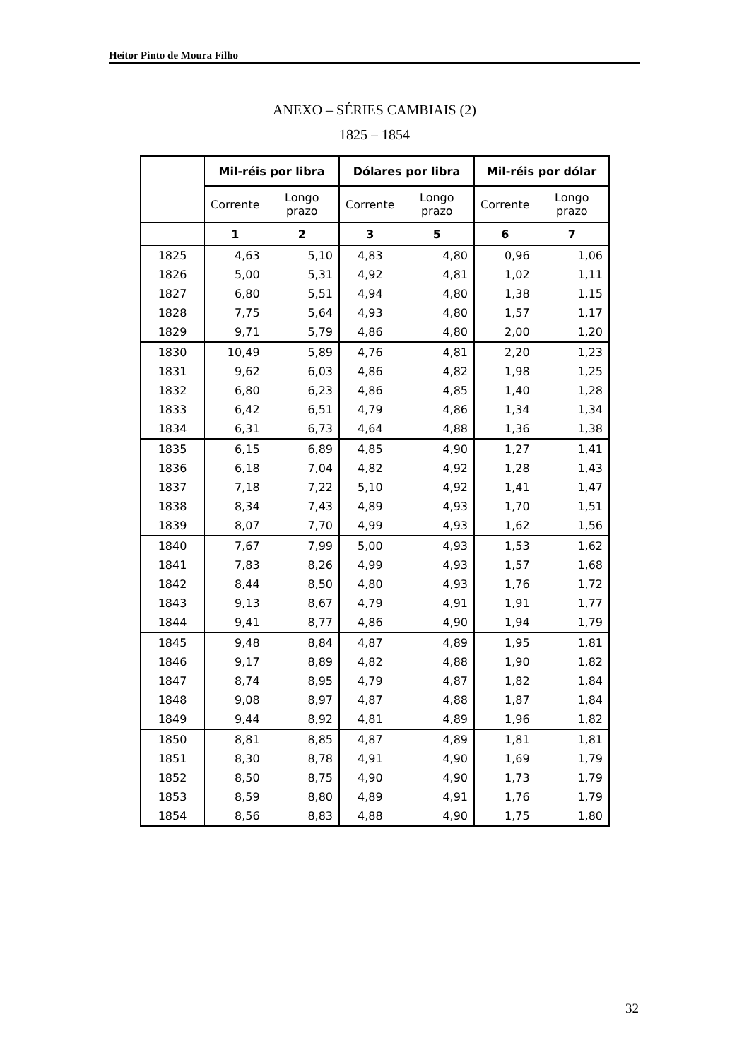Heitor Pinto de Moura Filho
ANEXO – SÉRIES CAMBIAIS (2)
1825 – 1854
| | Mil-réis por libra | | Dólares por libra | | Mil-réis por dólar | |
| --- | --- | --- | --- | --- | --- | --- |
| | Corrente | Longo prazo | Corrente | Longo prazo | Corrente | Longo prazo |
| | 1 | 2 | 3 | 5 | 6 | 7 |
| 1825 | 4,63 | 5,10 | 4,83 | 4,80 | 0,96 | 1,06 |
| 1826 | 5,00 | 5,31 | 4,92 | 4,81 | 1,02 | 1,11 |
| 1827 | 6,80 | 5,51 | 4,94 | 4,80 | 1,38 | 1,15 |
| 1828 | 7,75 | 5,64 | 4,93 | 4,80 | 1,57 | 1,17 |
| 1829 | 9,71 | 5,79 | 4,86 | 4,80 | 2,00 | 1,20 |
| 1830 | 10,49 | 5,89 | 4,76 | 4,81 | 2,20 | 1,23 |
| 1831 | 9,62 | 6,03 | 4,86 | 4,82 | 1,98 | 1,25 |
| 1832 | 6,80 | 6,23 | 4,86 | 4,85 | 1,40 | 1,28 |
| 1833 | 6,42 | 6,51 | 4,79 | 4,86 | 1,34 | 1,34 |
| 1834 | 6,31 | 6,73 | 4,64 | 4,88 | 1,36 | 1,38 |
| 1835 | 6,15 | 6,89 | 4,85 | 4,90 | 1,27 | 1,41 |
| 1836 | 6,18 | 7,04 | 4,82 | 4,92 | 1,28 | 1,43 |
| 1837 | 7,18 | 7,22 | 5,10 | 4,92 | 1,41 | 1,47 |
| 1838 | 8,34 | 7,43 | 4,89 | 4,93 | 1,70 | 1,51 |
| 1839 | 8,07 | 7,70 | 4,99 | 4,93 | 1,62 | 1,56 |
| 1840 | 7,67 | 7,99 | 5,00 | 4,93 | 1,53 | 1,62 |
| 1841 | 7,83 | 8,26 | 4,99 | 4,93 | 1,57 | 1,68 |
| 1842 | 8,44 | 8,50 | 4,80 | 4,93 | 1,76 | 1,72 |
| 1843 | 9,13 | 8,67 | 4,79 | 4,91 | 1,91 | 1,77 |
| 1844 | 9,41 | 8,77 | 4,86 | 4,90 | 1,94 | 1,79 |
| 1845 | 9,48 | 8,84 | 4,87 | 4,89 | 1,95 | 1,81 |
| 1846 | 9,17 | 8,89 | 4,82 | 4,88 | 1,90 | 1,82 |
| 1847 | 8,74 | 8,95 | 4,79 | 4,87 | 1,82 | 1,84 |
| 1848 | 9,08 | 8,97 | 4,87 | 4,88 | 1,87 | 1,84 |
| 1849 | 9,44 | 8,92 | 4,81 | 4,89 | 1,96 | 1,82 |
| 1850 | 8,81 | 8,85 | 4,87 | 4,89 | 1,81 | 1,81 |
| 1851 | 8,30 | 8,78 | 4,91 | 4,90 | 1,69 | 1,79 |
| 1852 | 8,50 | 8,75 | 4,90 | 4,90 | 1,73 | 1,79 |
| 1853 | 8,59 | 8,80 | 4,89 | 4,91 | 1,76 | 1,79 |
| 1854 | 8,56 | 8,83 | 4,88 | 4,90 | 1,75 | 1,80 |
32